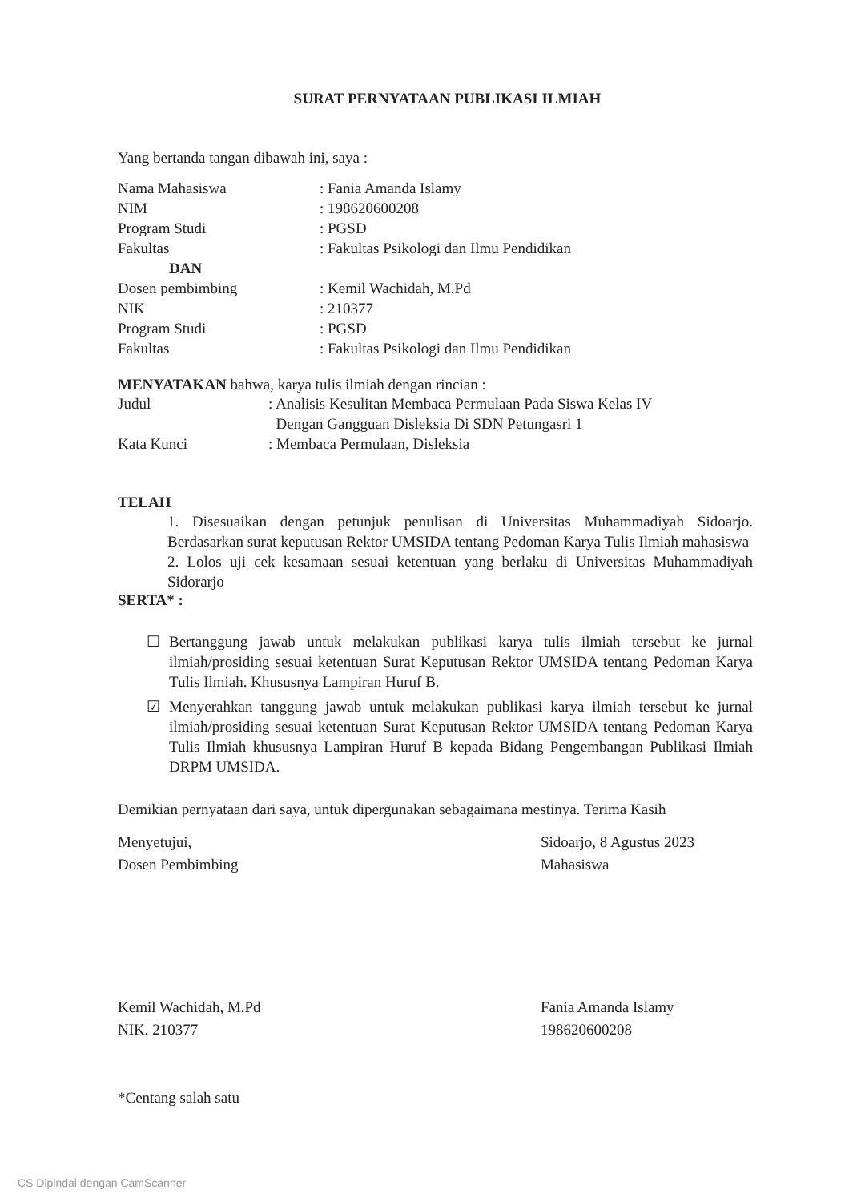SURAT PERNYATAAN PUBLIKASI ILMIAH
Yang bertanda tangan dibawah ini, saya :
| Nama Mahasiswa | : Fania Amanda Islamy |
| NIM | : 198620600208 |
| Program Studi | : PGSD |
| Fakultas | : Fakultas Psikologi dan Ilmu Pendidikan |
| DAN | |
| Dosen pembimbing | : Kemil Wachidah, M.Pd |
| NIK | : 210377 |
| Program Studi | : PGSD |
| Fakultas | : Fakultas Psikologi dan Ilmu Pendidikan |
MENYATAKAN bahwa, karya tulis ilmiah dengan rincian :
| Judul | : Analisis Kesulitan Membaca Permulaan Pada Siswa Kelas IV Dengan Gangguan Disleksia Di SDN Petungasri 1 |
| Kata Kunci | : Membaca Permulaan, Disleksia |
TELAH
1. Disesuaikan dengan petunjuk penulisan di Universitas Muhammadiyah Sidoarjo. Berdasarkan surat keputusan Rektor UMSIDA tentang Pedoman Karya Tulis Ilmiah mahasiswa
2. Lolos uji cek kesamaan sesuai ketentuan yang berlaku di Universitas Muhammadiyah Sidorarjo
SERTA* :
☐ Bertanggung jawab untuk melakukan publikasi karya tulis ilmiah tersebut ke jurnal ilmiah/prosiding sesuai ketentuan Surat Keputusan Rektor UMSIDA tentang Pedoman Karya Tulis Ilmiah. Khususnya Lampiran Huruf B.
☑ Menyerahkan tanggung jawab untuk melakukan publikasi karya ilmiah tersebut ke jurnal ilmiah/prosiding sesuai ketentuan Surat Keputusan Rektor UMSIDA tentang Pedoman Karya Tulis Ilmiah khususnya Lampiran Huruf B kepada Bidang Pengembangan Publikasi Ilmiah DRPM UMSIDA.
Demikian pernyataan dari saya, untuk dipergunakan sebagaimana mestinya. Terima Kasih
Menyetujui,
Dosen Pembimbing
Kemil Wachidah, M.Pd
NIK. 210377
Sidoarjo, 8 Agustus 2023
Mahasiswa
Fania Amanda Islamy
198620600208
*Centang salah satu
CS Dipindai dengan CamScanner